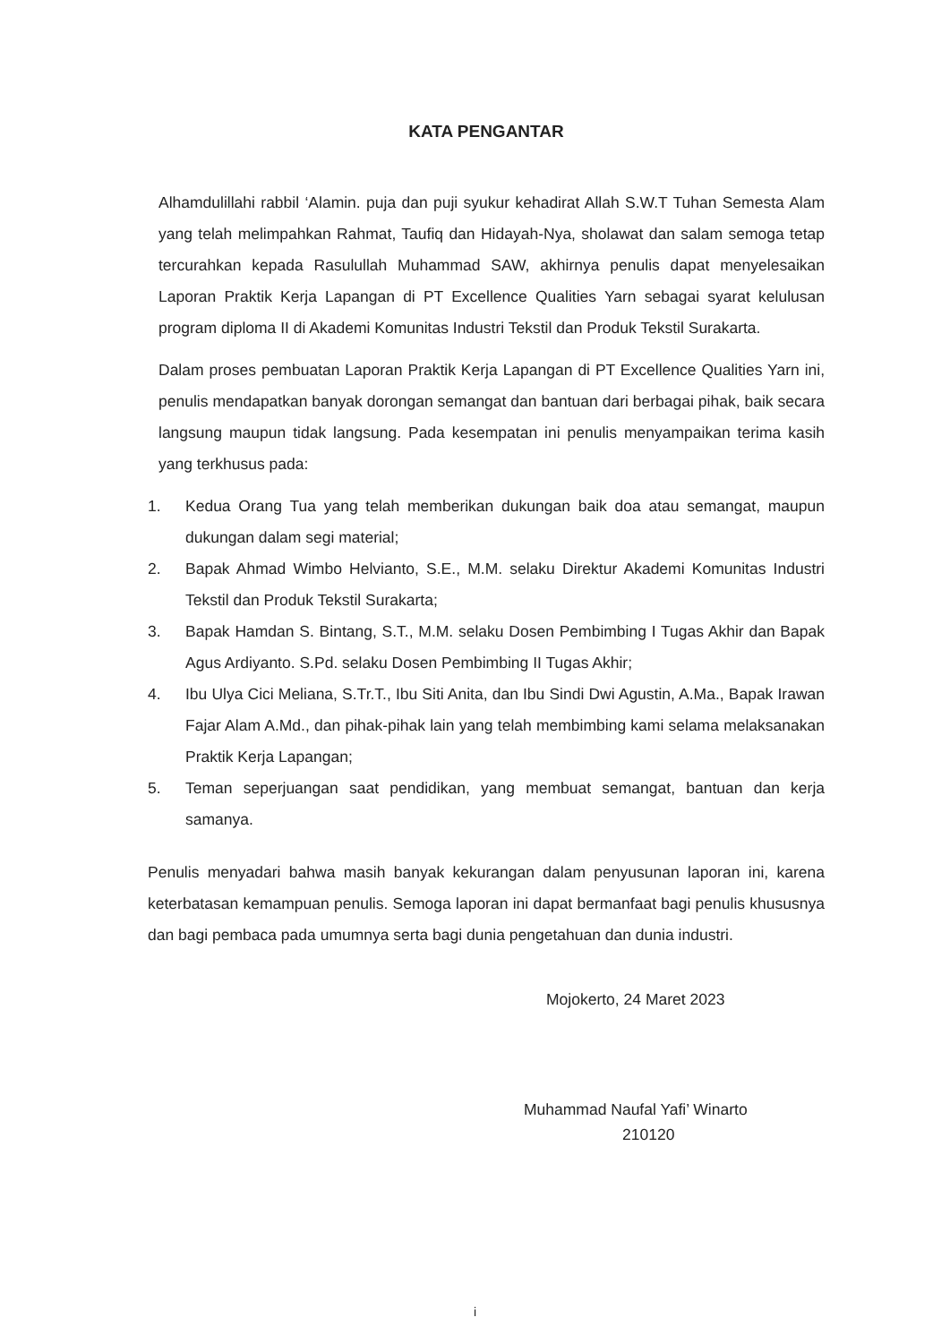KATA PENGANTAR
Alhamdulillahi rabbil ‘Alamin. puja dan puji syukur kehadirat Allah S.W.T Tuhan Semesta Alam yang telah melimpahkan Rahmat, Taufiq dan Hidayah-Nya, sholawat dan salam semoga tetap tercurahkan kepada Rasulullah Muhammad SAW, akhirnya penulis dapat menyelesaikan Laporan Praktik Kerja Lapangan di PT Excellence Qualities Yarn sebagai syarat kelulusan program diploma II di Akademi Komunitas Industri Tekstil dan Produk Tekstil Surakarta.
Dalam proses pembuatan Laporan Praktik Kerja Lapangan di PT Excellence Qualities Yarn ini, penulis mendapatkan banyak dorongan semangat dan bantuan dari berbagai pihak, baik secara langsung maupun tidak langsung. Pada kesempatan ini penulis menyampaikan terima kasih yang terkhusus pada:
1. Kedua Orang Tua yang telah memberikan dukungan baik doa atau semangat, maupun dukungan dalam segi material;
2. Bapak Ahmad Wimbo Helvianto, S.E., M.M. selaku Direktur Akademi Komunitas Industri Tekstil dan Produk Tekstil Surakarta;
3. Bapak Hamdan S. Bintang, S.T., M.M. selaku Dosen Pembimbing I Tugas Akhir dan Bapak Agus Ardiyanto. S.Pd. selaku Dosen Pembimbing II Tugas Akhir;
4. Ibu Ulya Cici Meliana, S.Tr.T., Ibu Siti Anita, dan Ibu Sindi Dwi Agustin, A.Ma., Bapak Irawan Fajar Alam A.Md., dan pihak-pihak lain yang telah membimbing kami selama melaksanakan Praktik Kerja Lapangan;
5. Teman seperjuangan saat pendidikan, yang membuat semangat, bantuan dan kerja samanya.
Penulis menyadari bahwa masih banyak kekurangan dalam penyusunan laporan ini, karena keterbatasan kemampuan penulis. Semoga laporan ini dapat bermanfaat bagi penulis khususnya dan bagi pembaca pada umumnya serta bagi dunia pengetahuan dan dunia industri.
Mojokerto, 24 Maret 2023
Muhammad Naufal Yafi’ Winarto
210120
i